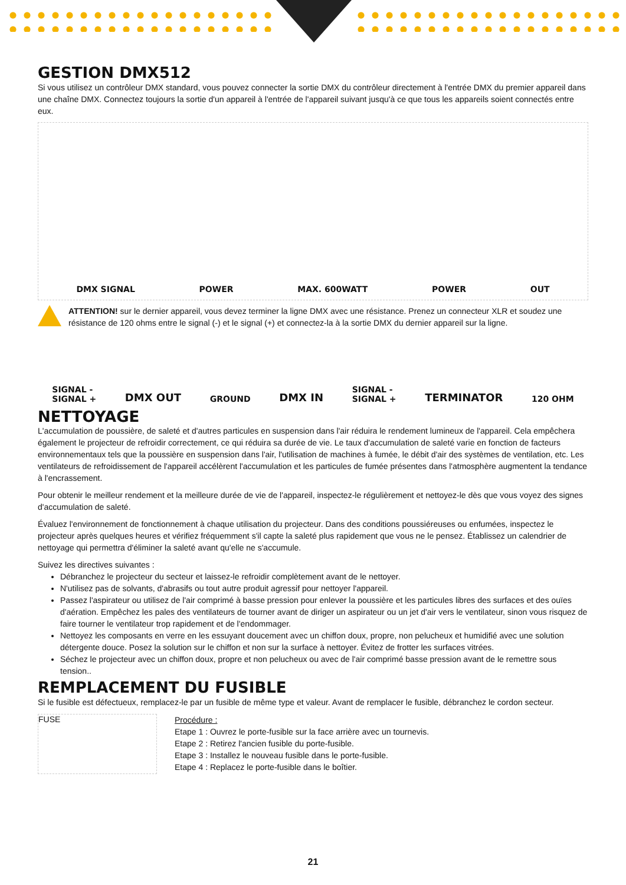GESTION DMX512
Si vous utilisez un contrôleur DMX standard, vous pouvez connecter la sortie DMX du contrôleur directement à l'entrée DMX du premier appareil dans une chaîne DMX. Connectez toujours la sortie d'un appareil à l'entrée de l'appareil suivant jusqu'à ce que tous les appareils soient connectés entre eux.
DMX SIGNAL POWER MAX. 600WATT POWER OUT
ATTENTION! sur le dernier appareil, vous devez terminer la ligne DMX avec une résistance. Prenez un connecteur XLR et soudez une résistance de 120 ohms entre le signal (-) et le signal (+) et connectez-la à la sortie DMX du dernier appareil sur la ligne.
SIGNAL -
SIGNAL + DMX OUT GROUND DMX IN SIGNAL -
SIGNAL + TERMINATOR 120 OHM
NETTOYAGE
L'accumulation de poussière, de saleté et d'autres particules en suspension dans l'air réduira le rendement lumineux de l'appareil. Cela empêchera également le projecteur de refroidir correctement, ce qui réduira sa durée de vie. Le taux d'accumulation de saleté varie en fonction de facteurs environnementaux tels que la poussière en suspension dans l'air, l'utilisation de machines à fumée, le débit d'air des systèmes de ventilation, etc. Les ventilateurs de refroidissement de l'appareil accélèrent l'accumulation et les particules de fumée présentes dans l'atmosphère augmentent la tendance à l'encrassement.
Pour obtenir le meilleur rendement et la meilleure durée de vie de l'appareil, inspectez-le régulièrement et nettoyez-le dès que vous voyez des signes d'accumulation de saleté.
Évaluez l'environnement de fonctionnement à chaque utilisation du projecteur. Dans des conditions poussiéreuses ou enfumées, inspectez le projecteur après quelques heures et vérifiez fréquemment s'il capte la saleté plus rapidement que vous ne le pensez. Établissez un calendrier de nettoyage qui permettra d'éliminer la saleté avant qu'elle ne s'accumule.
Suivez les directives suivantes :
Débranchez le projecteur du secteur et laissez-le refroidir complètement avant de le nettoyer.
N'utilisez pas de solvants, d'abrasifs ou tout autre produit agressif pour nettoyer l'appareil.
Passez l'aspirateur ou utilisez de l'air comprimé à basse pression pour enlever la poussière et les particules libres des surfaces et des ouïes d'aération. Empêchez les pales des ventilateurs de tourner avant de diriger un aspirateur ou un jet d'air vers le ventilateur, sinon vous risquez de faire tourner le ventilateur trop rapidement et de l'endommager.
Nettoyez les composants en verre en les essuyant doucement avec un chiffon doux, propre, non pelucheux et humidifié avec une solution détergente douce. Posez la solution sur le chiffon et non sur la surface à nettoyer. Évitez de frotter les surfaces vitrées.
Séchez le projecteur avec un chiffon doux, propre et non pelucheux ou avec de l'air comprimé basse pression avant de le remettre sous tension..
REMPLACEMENT DU FUSIBLE
Si le fusible est défectueux, remplacez-le par un fusible de même type et valeur. Avant de remplacer le fusible, débranchez le cordon secteur.
FUSE
Procédure :
Etape 1 : Ouvrez le porte-fusible sur la face arrière avec un tournevis.
Etape 2 : Retirez l'ancien fusible du porte-fusible.
Etape 3 : Installez le nouveau fusible dans le porte-fusible.
Etape 4 : Replacez le porte-fusible dans le boîtier.
21